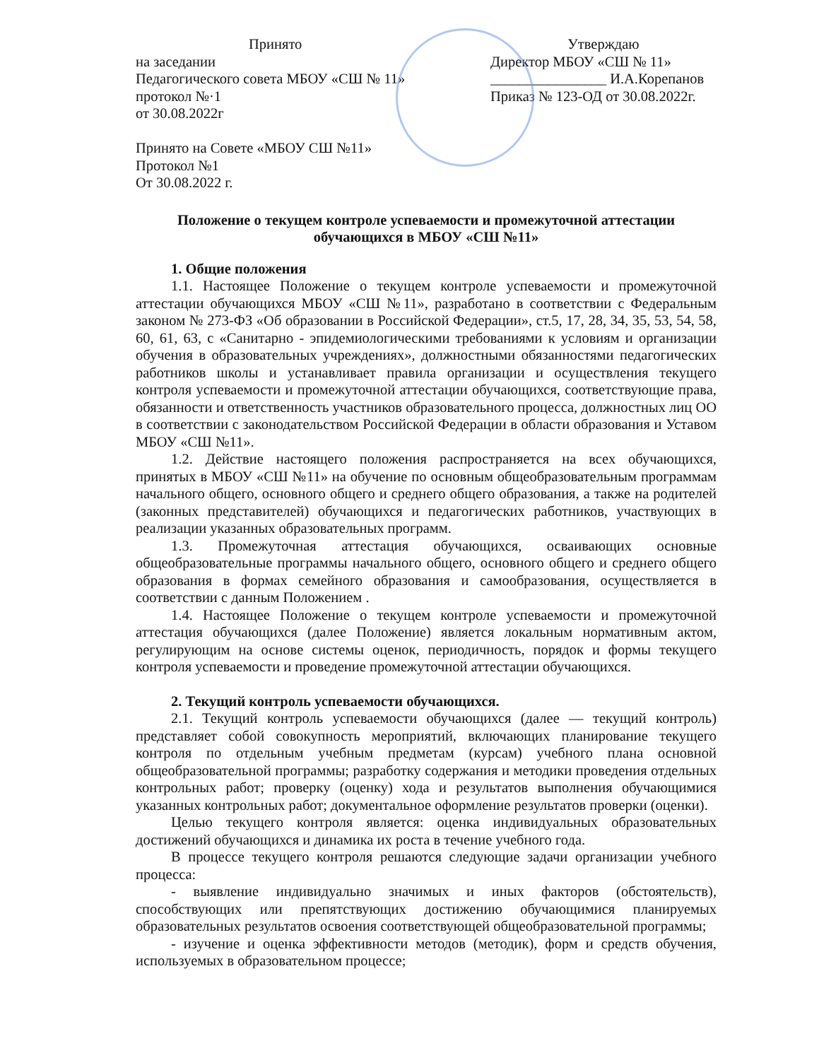Принято
на заседании
Педагогического совета МБОУ «СШ № 11»
протокол №·1
от 30.08.2022г
Принято на Совете «МБОУ СШ №11»
Протокол №1
От 30.08.2022 г.
Утверждаю
Директор МБОУ «СШ № 11»
________________ И.А.Корепанов
Приказ № 123-ОД от 30.08.2022г.
Положение о текущем контроле успеваемости и промежуточной аттестации
обучающихся в МБОУ «СШ №11»
1. Общие положения
1.1. Настоящее Положение о текущем контроле успеваемости и промежуточной аттестации обучающихся МБОУ «СШ №11», разработано в соответствии с Федеральным законом № 273-ФЗ «Об образовании в Российской Федерации», ст.5, 17, 28, 34, 35, 53, 54, 58, 60, 61, 63, с «Санитарно - эпидемиологическими требованиями к условиям и организации обучения в образовательных учреждениях», должностными обязанностями педагогических работников школы и устанавливает правила организации и осуществления текущего контроля успеваемости и промежуточной аттестации обучающихся, соответствующие права, обязанности и ответственность участников образовательного процесса, должностных лиц ОО в соответствии с законодательством Российской Федерации в области образования и Уставом МБОУ «СШ №11».
1.2. Действие настоящего положения распространяется на всех обучающихся, принятых в МБОУ «СШ №11» на обучение по основным общеобразовательным программам начального общего, основного общего и среднего общего образования, а также на родителей (законных представителей) обучающихся и педагогических работников, участвующих в реализации указанных образовательных программ.
1.3. Промежуточная аттестация обучающихся, осваивающих основные общеобразовательные программы начального общего, основного общего и среднего общего образования в формах семейного образования и самообразования, осуществляется в соответствии с данным Положением .
1.4. Настоящее Положение о текущем контроле успеваемости и промежуточной аттестация обучающихся (далее Положение) является локальным нормативным актом, регулирующим на основе системы оценок, периодичность, порядок и формы текущего контроля успеваемости и проведение промежуточной аттестации обучающихся.
2. Текущий контроль успеваемости обучающихся.
2.1. Текущий контроль успеваемости обучающихся (далее — текущий контроль) представляет собой совокупность мероприятий, включающих планирование текущего контроля по отдельным учебным предметам (курсам) учебного плана основной общеобразовательной программы; разработку содержания и методики проведения отдельных контрольных работ; проверку (оценку) хода и результатов выполнения обучающимися указанных контрольных работ; документальное оформление результатов проверки (оценки).
Целью текущего контроля является: оценка индивидуальных образовательных достижений обучающихся и динамика их роста в течение учебного года.
В процессе текущего контроля решаются следующие задачи организации учебного процесса:
- выявление индивидуально значимых и иных факторов (обстоятельств), способствующих или препятствующих достижению обучающимися планируемых образовательных результатов освоения соответствующей общеобразовательной программы;
- изучение и оценка эффективности методов (методик), форм и средств обучения, используемых в образовательном процессе;